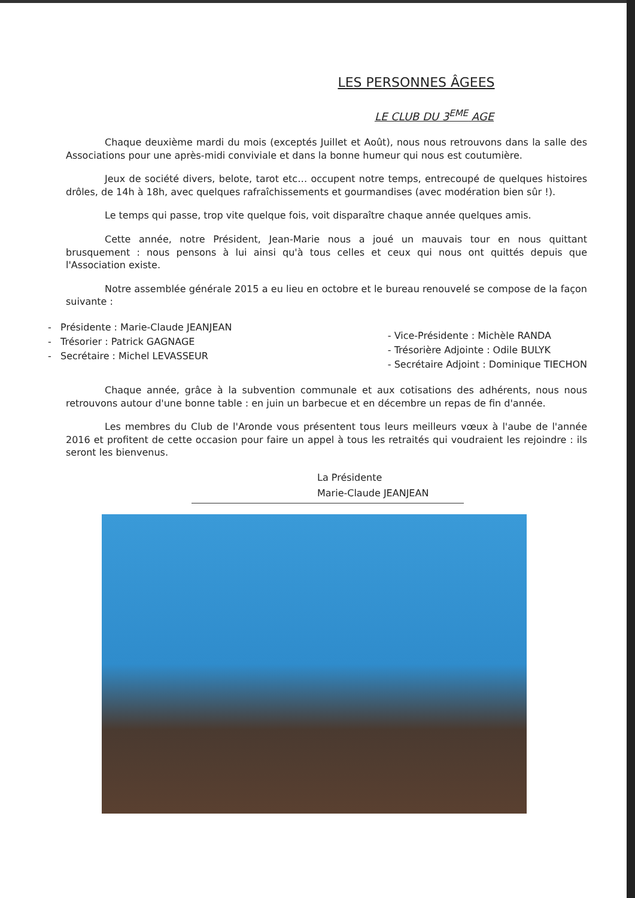LES PERSONNES ÂGEES
LE CLUB DU 3<sup>EME</sup> AGE
Chaque deuxième mardi du mois (exceptés Juillet et Août), nous nous retrouvons dans la salle des Associations pour une après-midi conviviale et dans la bonne humeur qui nous est coutumière.
Jeux de société divers, belote, tarot etc… occupent notre temps, entrecoupé de quelques histoires drôles, de 14h à 18h, avec quelques rafraîchissements et gourmandises (avec modération bien sûr !).
Le temps qui passe, trop vite quelque fois, voit disparaître chaque année quelques amis.
Cette année, notre Président, Jean-Marie nous a joué un mauvais tour en nous quittant brusquement : nous pensons à lui ainsi qu'à tous celles et ceux qui nous ont quittés depuis que l'Association existe.
Notre assemblée générale 2015 a eu lieu en octobre et le bureau renouvelé se compose de la façon suivante :
- Présidente : Marie-Claude JEANJEAN
- Trésorier : Patrick GAGNAGE
- Secrétaire : Michel LEVASSEUR
- Vice-Présidente : Michèle RANDA
- Trésorière Adjointe : Odile BULYK
- Secrétaire Adjoint : Dominique TIECHON
Chaque année, grâce à la subvention communale et aux cotisations des adhérents, nous nous retrouvons autour d'une bonne table : en juin un barbecue et en décembre un repas de fin d'année.
Les membres du Club de l'Aronde vous présentent tous leurs meilleurs vœux à l'aube de l'année 2016 et profitent de cette occasion pour faire un appel à tous les retraités qui voudraient les rejoindre : ils seront les bienvenus.
La Présidente
Marie-Claude JEANJEAN